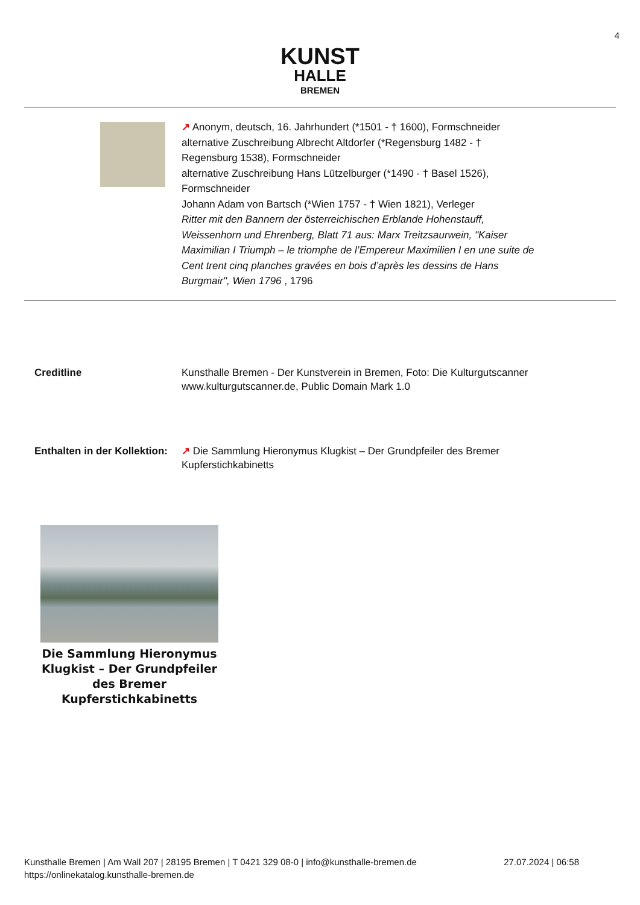4
KUNST
HALLE
BREMEN
↗ Anonym, deutsch, 16. Jahrhundert (*1501 - † 1600), Formschneider
alternative Zuschreibung Albrecht Altdorfer (*Regensburg 1482 - † Regensburg 1538), Formschneider
alternative Zuschreibung Hans Lützelburger (*1490 - † Basel 1526), Formschneider
Johann Adam von Bartsch (*Wien 1757 - † Wien 1821), Verleger
Ritter mit den Bannern der österreichischen Erblande Hohenstauff, Weissenhorn und Ehrenberg, Blatt 71 aus: Marx Treitzsaurwein, "Kaiser Maximilian I Triumph – le triomphe de l’Empereur Maximilien I en une suite de Cent trent cinq planches gravées en bois d’après les dessins de Hans Burgmair", Wien 1796 , 1796
Creditline Kunsthalle Bremen - Der Kunstverein in Bremen, Foto: Die Kulturgutscanner www.kulturgutscanner.de, Public Domain Mark 1.0
Enthalten in der Kollektion:
↗ Die Sammlung Hieronymus Klugkist – Der Grundpfeiler des Bremer Kupferstichkabinetts
Die Sammlung Hieronymus Klugkist – Der Grundpfeiler des Bremer Kupferstichkabinetts
27.07.2024 | 06:58 Kunsthalle Bremen | Am Wall 207 | 28195 Bremen | T 0421 329 08-0 | info@kunsthalle-bremen.de
https://onlinekatalog.kunsthalle-bremen.de